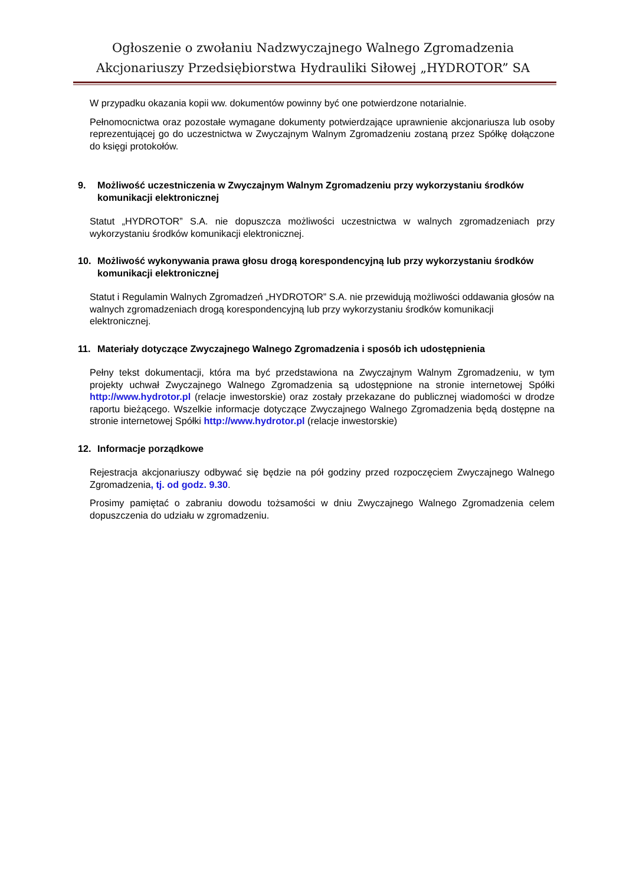Ogłoszenie o zwołaniu Nadzwyczajnego Walnego Zgromadzenia
Akcjonariuszy Przedsiębiorstwa Hydrauliki Siłowej „HYDROTOR” SA
W przypadku okazania kopii ww. dokumentów powinny być one potwierdzone notarialnie.
Pełnomocnictwa oraz pozostałe wymagane dokumenty potwierdzające uprawnienie akcjonariusza lub osoby reprezentującej go do uczestnictwa w Zwyczajnym Walnym Zgromadzeniu zostaną przez Spółkę dołączone do księgi protokołów.
9. Możliwość uczestniczenia w Zwyczajnym Walnym Zgromadzeniu przy wykorzystaniu środków komunikacji elektronicznej
Statut „HYDROTOR” S.A. nie dopuszcza możliwości uczestnictwa w walnych zgromadzeniach przy wykorzystaniu środków komunikacji elektronicznej.
10. Możliwość wykonywania prawa głosu drogą korespondencyjną lub przy wykorzystaniu środków komunikacji elektronicznej
Statut i Regulamin Walnych Zgromadzeń „HYDROTOR” S.A. nie przewidują możliwości oddawania głosów na walnych zgromadzeniach drogą korespondencyjną lub przy wykorzystaniu środków komunikacji elektronicznej.
11. Materiały dotyczące Zwyczajnego Walnego Zgromadzenia i sposób ich udostępnienia
Pełny tekst dokumentacji, która ma być przedstawiona na Zwyczajnym Walnym Zgromadzeniu, w tym projekty uchwał Zwyczajnego Walnego Zgromadzenia są udostępnione na stronie internetowej Spółki http://www.hydrotor.pl (relacje inwestorskie) oraz zostały przekazane do publicznej wiadomości w drodze raportu bieżącego. Wszelkie informacje dotyczące Zwyczajnego Walnego Zgromadzenia będą dostępne na stronie internetowej Spółki http://www.hydrotor.pl (relacje inwestorskie)
12. Informacje porządkowe
Rejestracja akcjonariuszy odbywać się będzie na pół godziny przed rozpoczęciem Zwyczajnego Walnego Zgromadzenia, tj. od godz. 9.30.
Prosimy pamiętać o zabraniu dowodu tożsamości w dniu Zwyczajnego Walnego Zgromadzenia celem dopuszczenia do udziału w zgromadzeniu.